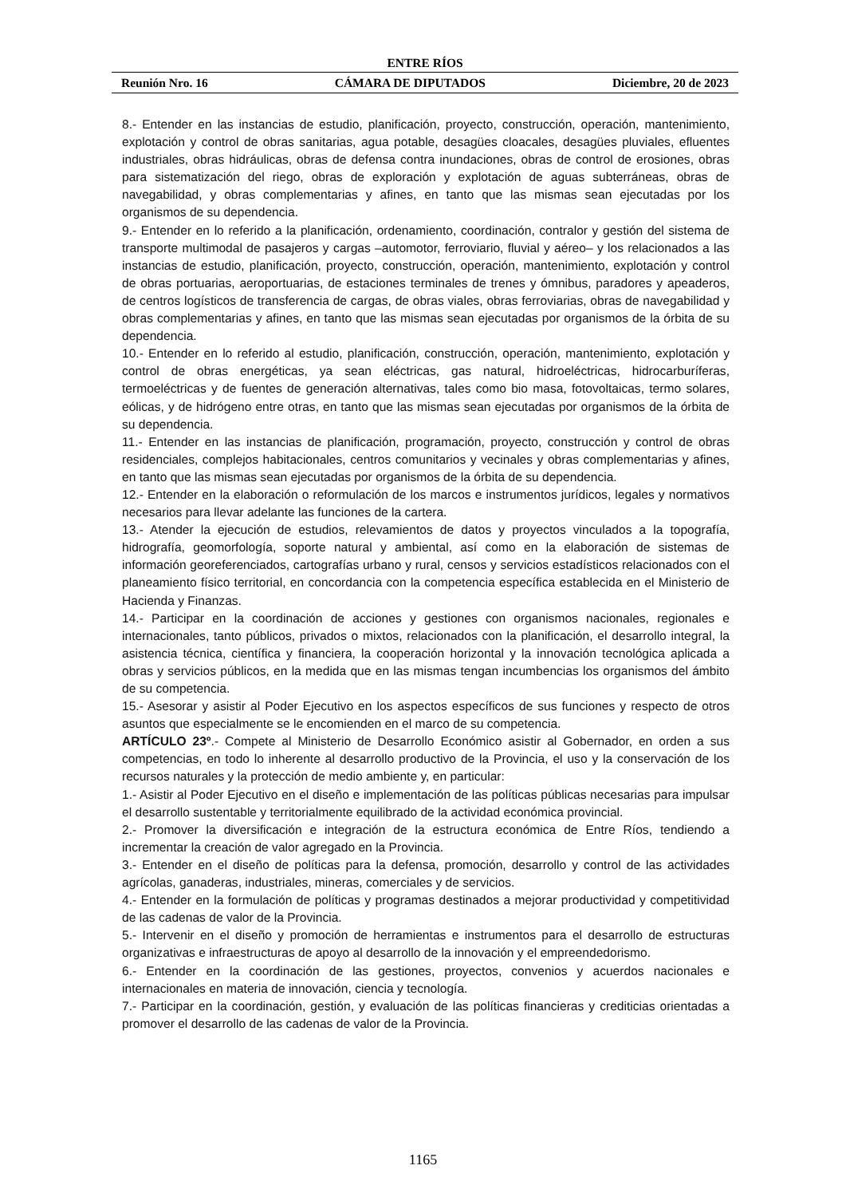ENTRE RÍOS
Reunión Nro. 16 CÁMARA DE DIPUTADOS Diciembre, 20 de 2023
8.- Entender en las instancias de estudio, planificación, proyecto, construcción, operación, mantenimiento, explotación y control de obras sanitarias, agua potable, desagües cloacales, desagües pluviales, efluentes industriales, obras hidráulicas, obras de defensa contra inundaciones, obras de control de erosiones, obras para sistematización del riego, obras de exploración y explotación de aguas subterráneas, obras de navegabilidad, y obras complementarias y afines, en tanto que las mismas sean ejecutadas por los organismos de su dependencia.
9.- Entender en lo referido a la planificación, ordenamiento, coordinación, contralor y gestión del sistema de transporte multimodal de pasajeros y cargas –automotor, ferroviario, fluvial y aéreo– y los relacionados a las instancias de estudio, planificación, proyecto, construcción, operación, mantenimiento, explotación y control de obras portuarias, aeroportuarias, de estaciones terminales de trenes y ómnibus, paradores y apeaderos, de centros logísticos de transferencia de cargas, de obras viales, obras ferroviarias, obras de navegabilidad y obras complementarias y afines, en tanto que las mismas sean ejecutadas por organismos de la órbita de su dependencia.
10.- Entender en lo referido al estudio, planificación, construcción, operación, mantenimiento, explotación y control de obras energéticas, ya sean eléctricas, gas natural, hidroeléctricas, hidrocarburíferas, termoeléctricas y de fuentes de generación alternativas, tales como bio masa, fotovoltaicas, termo solares, eólicas, y de hidrógeno entre otras, en tanto que las mismas sean ejecutadas por organismos de la órbita de su dependencia.
11.- Entender en las instancias de planificación, programación, proyecto, construcción y control de obras residenciales, complejos habitacionales, centros comunitarios y vecinales y obras complementarias y afines, en tanto que las mismas sean ejecutadas por organismos de la órbita de su dependencia.
12.- Entender en la elaboración o reformulación de los marcos e instrumentos jurídicos, legales y normativos necesarios para llevar adelante las funciones de la cartera.
13.- Atender la ejecución de estudios, relevamientos de datos y proyectos vinculados a la topografía, hidrografía, geomorfología, soporte natural y ambiental, así como en la elaboración de sistemas de información georeferenciados, cartografías urbano y rural, censos y servicios estadísticos relacionados con el planeamiento físico territorial, en concordancia con la competencia específica establecida en el Ministerio de Hacienda y Finanzas.
14.- Participar en la coordinación de acciones y gestiones con organismos nacionales, regionales e internacionales, tanto públicos, privados o mixtos, relacionados con la planificación, el desarrollo integral, la asistencia técnica, científica y financiera, la cooperación horizontal y la innovación tecnológica aplicada a obras y servicios públicos, en la medida que en las mismas tengan incumbencias los organismos del ámbito de su competencia.
15.- Asesorar y asistir al Poder Ejecutivo en los aspectos específicos de sus funciones y respecto de otros asuntos que especialmente se le encomienden en el marco de su competencia.
ARTÍCULO 23º.- Compete al Ministerio de Desarrollo Económico asistir al Gobernador, en orden a sus competencias, en todo lo inherente al desarrollo productivo de la Provincia, el uso y la conservación de los recursos naturales y la protección de medio ambiente y, en particular:
1.- Asistir al Poder Ejecutivo en el diseño e implementación de las políticas públicas necesarias para impulsar el desarrollo sustentable y territorialmente equilibrado de la actividad económica provincial.
2.- Promover la diversificación e integración de la estructura económica de Entre Ríos, tendiendo a incrementar la creación de valor agregado en la Provincia.
3.- Entender en el diseño de políticas para la defensa, promoción, desarrollo y control de las actividades agrícolas, ganaderas, industriales, mineras, comerciales y de servicios.
4.- Entender en la formulación de políticas y programas destinados a mejorar productividad y competitividad de las cadenas de valor de la Provincia.
5.- Intervenir en el diseño y promoción de herramientas e instrumentos para el desarrollo de estructuras organizativas e infraestructuras de apoyo al desarrollo de la innovación y el empreendedorismo.
6.- Entender en la coordinación de las gestiones, proyectos, convenios y acuerdos nacionales e internacionales en materia de innovación, ciencia y tecnología.
7.- Participar en la coordinación, gestión, y evaluación de las políticas financieras y crediticias orientadas a promover el desarrollo de las cadenas de valor de la Provincia.
1165